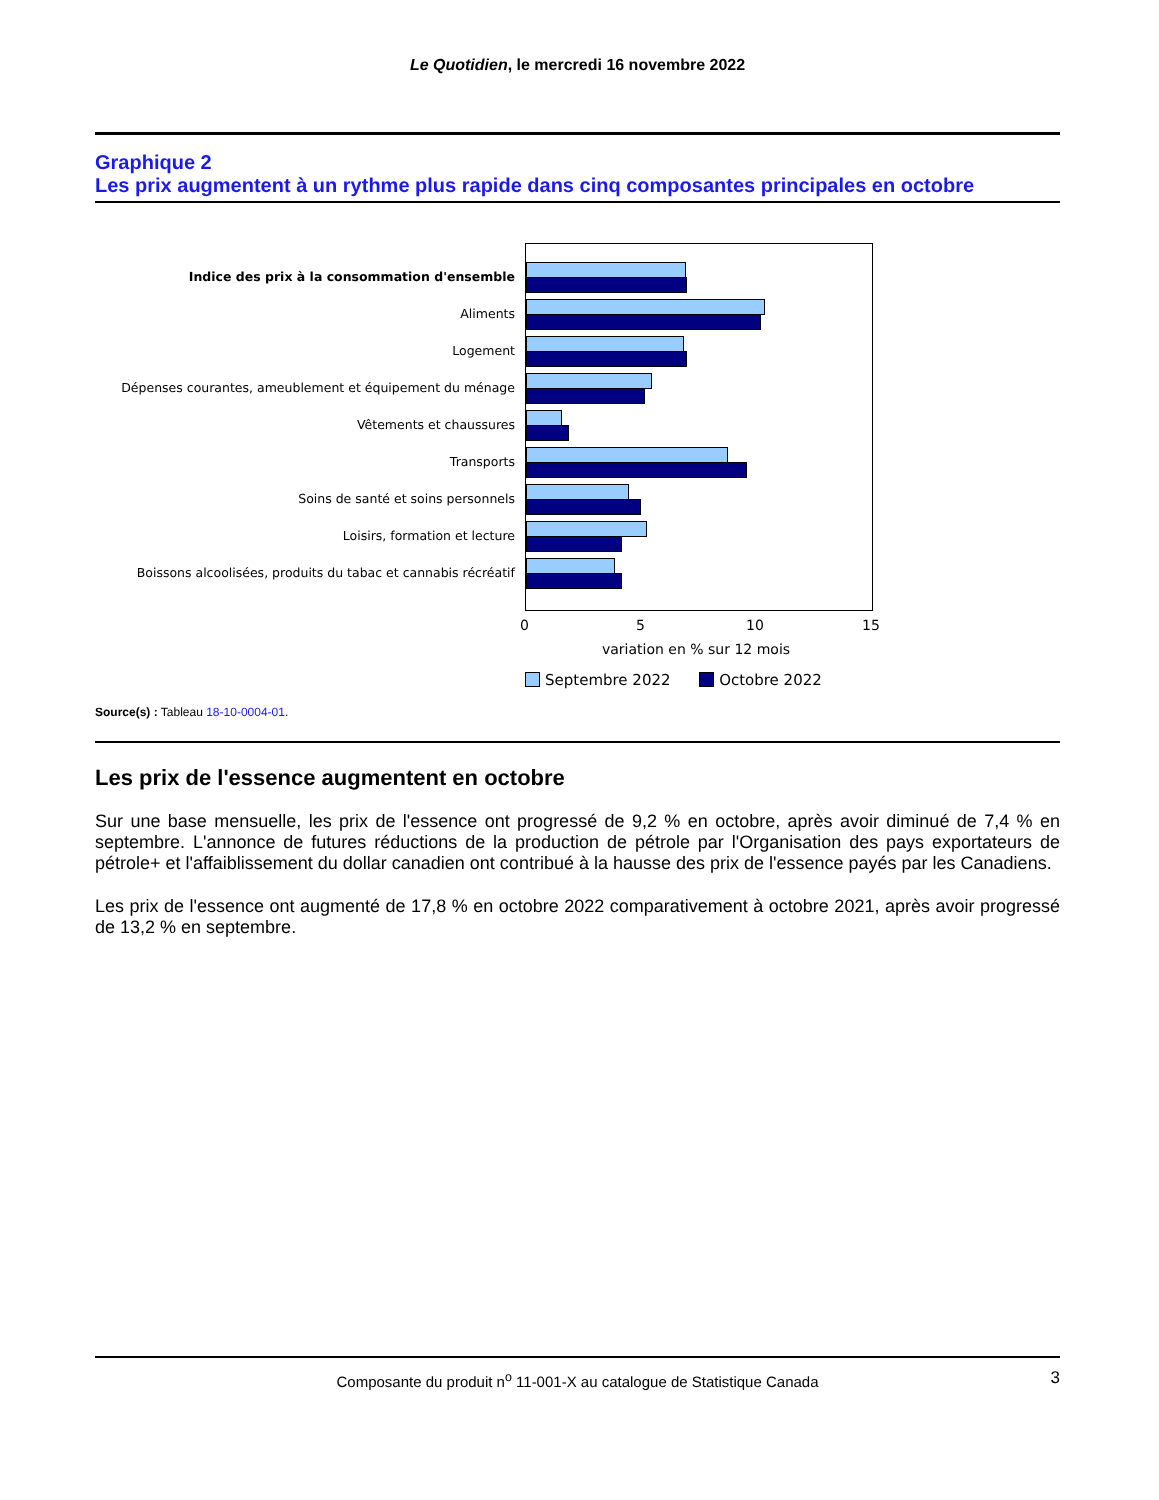Le Quotidien, le mercredi 16 novembre 2022
Graphique 2
Les prix augmentent à un rythme plus rapide dans cinq composantes principales en octobre
Indice des prix à la consommation d'ensemble
Aliments
Logement
Dépenses courantes, ameublement et équipement du ménage
Vêtements et chaussures
Transports
Soins de santé et soins personnels
Loisirs, formation et lecture
Boissons alcoolisées, produits du tabac et cannabis récréatif
0 5 10 15
variation en % sur 12 mois
Septembre 2022 Octobre 2022
Source(s) : Tableau 18-10-0004-01.
Les prix de l'essence augmentent en octobre
Sur une base mensuelle, les prix de l'essence ont progressé de 9,2 % en octobre, après avoir diminué de 7,4 % en septembre. L'annonce de futures réductions de la production de pétrole par l'Organisation des pays exportateurs de pétrole+ et l'affaiblissement du dollar canadien ont contribué à la hausse des prix de l'essence payés par les Canadiens.
Les prix de l'essence ont augmenté de 17,8 % en octobre 2022 comparativement à octobre 2021, après avoir progressé de 13,2 % en septembre.
Composante du produit n<sup>o</sup> 11-001-X au catalogue de Statistique Canada 3